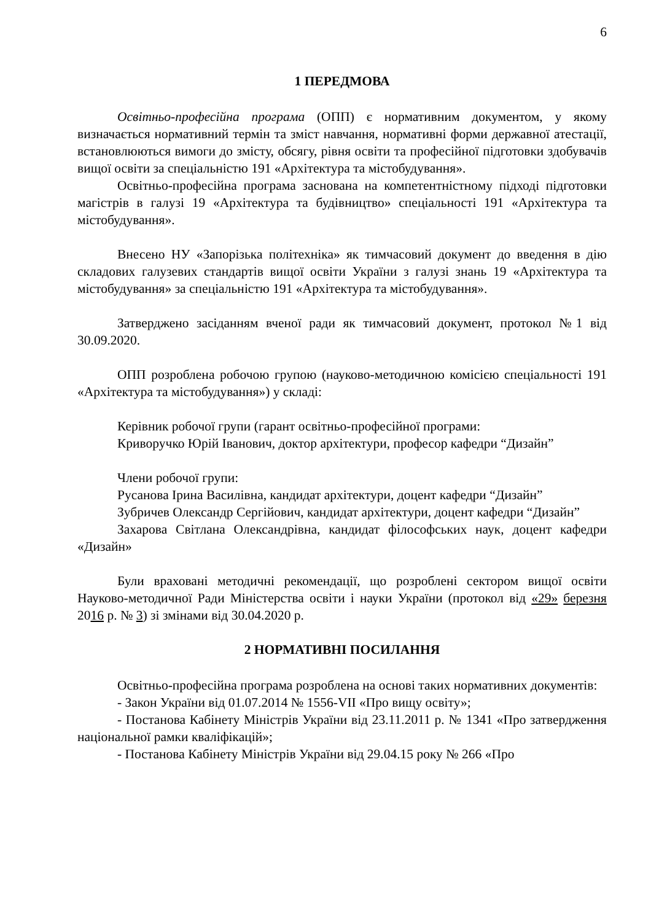6
1 ПЕРЕДМОВА
Освітньо-професійна програма (ОПП) є нормативним документом, у якому визначається нормативний термін та зміст навчання, нормативні форми державної атестації, встановлюються вимоги до змісту, обсягу, рівня освіти та професійної підготовки здобувачів вищої освіти за спеціальністю 191 «Архітектура та містобудування».
Освітньо-професійна програма заснована на компетентністному підході підготовки магістрів в галузі 19 «Архітектура та будівництво» спеціальності 191 «Архітектура та містобудування».
Внесено НУ «Запорізька політехніка» як тимчасовий документ до введення в дію складових галузевих стандартів вищої освіти України з галузі знань 19 «Архітектура та містобудування» за спеціальністю 191 «Архітектура та містобудування».
Затверджено засіданням вченої ради як тимчасовий документ, протокол №1 від 30.09.2020.
ОПП розроблена робочою групою (науково-методичною комісією спеціальності 191 «Архітектура та містобудування») у складі:
Керівник робочої групи (гарант освітньо-професійної програми:
Криворучко Юрій Іванович, доктор архітектури, професор кафедри “Дизайн”
Члени робочої групи:
Русанова Ірина Василівна, кандидат архітектури, доцент кафедри “Дизайн”
Зубричев Олександр Сергійович, кандидат архітектури, доцент кафедри “Дизайн”
Захарова Світлана Олександрівна, кандидат філософських наук, доцент кафедри «Дизайн»
Були враховані методичні рекомендації, що розроблені сектором вищої освіти Науково-методичної Ради Міністерства освіти і науки України (протокол від «29» березня 2016 р. № 3) зі змінами від 30.04.2020 р.
2 НОРМАТИВНІ ПОСИЛАННЯ
Освітньо-професійна програма розроблена на основі таких нормативних документів:
- Закон України від 01.07.2014 № 1556-VII «Про вищу освіту»;
- Постанова Кабінету Міністрів України від 23.11.2011 р. № 1341 «Про затвердження національної рамки кваліфікацій»;
- Постанова Кабінету Міністрів України від 29.04.15 року № 266 «Про